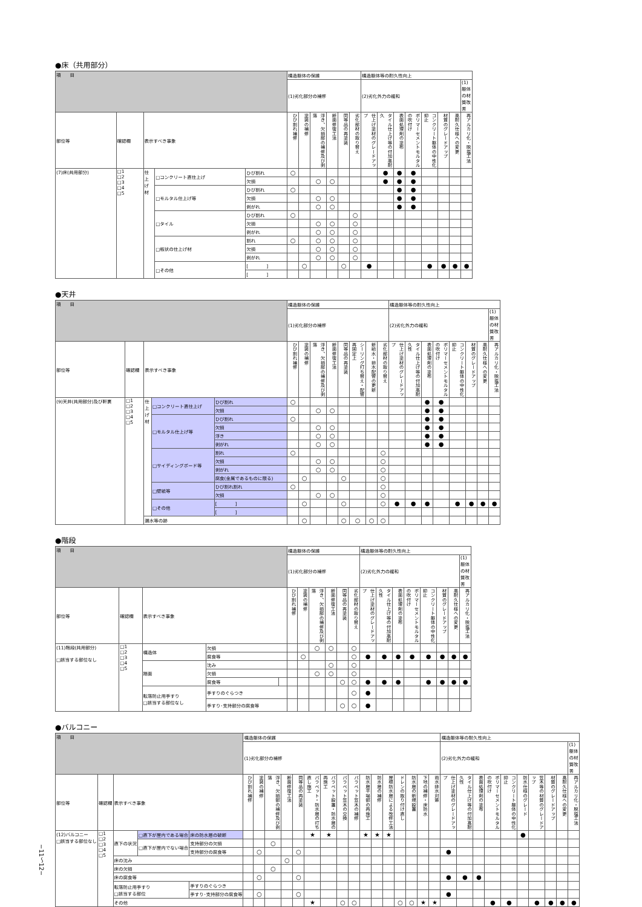●床（共用部分）
| 項 目 | | | | | 構造躯体の保護 | | | | | | 構造躯体等の耐久性向上 | | | | | | | |
| --- | --- | --- | --- | --- | --- | --- | --- | --- | --- | --- | --- | --- | --- | --- | --- | --- | --- | --- |
| | | | | | (1)劣化部分の補修 | | | | | | (2)劣化外力の緩和 | | | | | | | (1) 躯体の材質改善 |
| 部位等 | 確認欄 | 表示すべき事象 | | | ひび割れ補修 | 塗装の補修 | 浮き、欠損部の補修及び剥落 | 断面修復工法 | 同等品の再塗装 | 劣化部材の取り替え | 仕上げ塗材のグレードアップ | タイル仕上げ等の付加高耐久 | 表面処理剤の塗布 | ポリマーセメントモルタルの吹付け | コンクリート躯体の中性化抑止 | 材質のグレードアップ | 高耐久仕様への変更 | 再アルカリ化・脱塩工法 |
| (7)床(共用部分) | □1 □2 □3 □4 □5 | 仕 上 げ 材 | □コンクリート直仕上げ | ひび割れ | ○ | | | | | | | ● | ● | ● | | | | |
| | | | | 欠損 | | | ○ | ○ | | | | ● | ● | ● | | | | |
| | | | □モルタル仕上げ等 | ひび割れ | ○ | | | | | | | | ● | ● | | | | |
| | | | | 欠損 | | | ○ | ○ | | | | | ● | ● | | | | |
| | | | | 剥がれ | | | ○ | ○ | | | | | ● | ● | | | | |
| | | | □タイル | ひび割れ | ○ | | | | | ○ | | | | | | | | |
| | | | | 欠損 | | | ○ | ○ | | ○ | | | | | | | | |
| | | | | 剥がれ | | | ○ | ○ | | ○ | | | | | | | | |
| | | | □板状の仕上げ材 | 割れ | ○ | | ○ | ○ | | ○ | | | | | | | | |
| | | | | 欠損 | | | ○ | ○ | | ○ | | | | | | | | |
| | | | | 剥がれ | | | ○ | ○ | | ○ | | | | | | | | |
| | | | □その他 | [ ] | | ○ | | | ○ | | ● | | | | ● | ● | ● | ● |
| | | | | [ ] | | | | | | | | | | | | | | |
●天井
| 項 目 | | | | | 構造躯体の保護 | | | | | | | | 構造躯体等の耐久性向上 | | | | | | | |
| --- | --- | --- | --- | --- | --- | --- | --- | --- | --- | --- | --- | --- | --- | --- | --- | --- | --- | --- | --- | --- |
| | | | | | (1)劣化部分の補修 | | | | | | | | (2)劣化外力の緩和 | | | | | | | (1) 躯体の材質改善 |
| 部位等 | 確認欄 | 表示すべき事象 | | | ひび割れ補修 | 塗装の補修 | 浮き、欠損部の補修及び剥落 | 断面修復工法 | 同等品の再塗装 | シーリング打ち替え・配管再固定上 | 新給水・排水配管の更新 | 劣化部材の取り替え | 仕上げ塗材のグレードアップ | タイル仕上げ等の付加高耐久性 | 表面処理剤の塗布 | ポリマーセメントモルタルの吹付け | コンクリート躯体の中性化抑止 | 材質のグレードアップ | 高耐久仕様への変更 | 再アルカリ化・脱塩工法 |
| (9)天井(共用部分)及び軒裏 | □1 □2 □3 □4 □5 | 仕 上 げ 材 | □コンクリート直仕上げ | ひび割れ | ○ | | | | | | | | | | ● | ● | | | | |
| | | | | 欠損 | | | ○ | ○ | | | | | | | ● | ● | | | | |
| | | | □モルタル仕上げ等 | ひび割れ | ○ | | | | | | | | | | ● | ● | | | | |
| | | | | 欠損 | | | ○ | ○ | | | | | | | ● | ● | | | | |
| | | | | 浮き | | | ○ | ○ | | | | | | | ● | ● | | | | |
| | | | | 剥がれ | | | ○ | ○ | | | | | | | ● | ● | | | | |
| | | | □サイディングボード等 | 割れ | ○ | | | | | | | ○ | | | | | | | | |
| | | | | 欠損 | | | ○ | ○ | | | | ○ | | | | | | | | |
| | | | | 剥がれ | | | ○ | ○ | | | | ○ | | | | | | | | |
| | | | | 腐食(金属であるものに限る) | | ○ | | | ○ | | | ○ | | | | | | | | |
| | | | □壁紙等 | ひび割れ割れ | ○ | | | | | | | ○ | | | | | | | | |
| | | | | 欠損 | | | ○ | ○ | | | | ○ | | | | | | | | |
| | | | □その他 | [ ] | | ○ | | | ○ | | | ○ | ● | ● | ● | | ● | ● | ● | ● |
| | | | | [ ] | | | | | | | | | | | | | | | | |
| | | 漏水等の跡 | | | | ○ | | | ○ | ○ | ○ | ○ | | | | | | | | |
●階段
| 項 目 | | | | | 構造躯体の保護 | | | | | | 構造躯体等の耐久性向上 | | | | | | | |
| --- | --- | --- | --- | --- | --- | --- | --- | --- | --- | --- | --- | --- | --- | --- | --- | --- | --- | --- |
| | | | | | (1)劣化部分の補修 | | | | | | (2)劣化外力の緩和 | | | | | | | (1) 躯体の材質改善 |
| 部位等 | 確認欄 | 表示すべき事象 | | | ひび割れ補修 | 塗装の補修 | 浮き、欠損部の補修及び剥落 | 断面修復工法 | 同等品の再塗装 | 劣化部材の取り替え | 仕上げ塗材のグレードアップ | タイル仕上げ等の付加高耐久性 | 表面処理剤の塗布 | ポリマーセメントモルタルの吹付け | コンクリート躯体の中性化抑止 | 材質のグレードアップ | 高耐久仕様への変更 | 再アルカリ化・脱塩工法 |
| (11)階段(共用部分) □該当する部位なし | □1 □2 □3 □4 □5 | 構造体 | 欠損 | | | | ○ | ○ | | ○ | | | | | | | | |
| | | | 腐食等 | | | ○ | | | | ○ | ● | ● | ● | ● | ● | ● | ● | ● |
| | | 踏面 | 沈み | | | | | ○ | | ○ | | | | | | | | |
| | | | 欠損 | | | | ○ | ○ | | ○ | | | | | | | | |
| | | | 腐食等 | | | | | | ○ | ○ | ● | ● | ● | | ● | ● | ● | ● |
| | | 転落防止用手すり □該当する部位なし | 手すりのぐらつき | | | | | | | ○ | ● | | | | | | | |
| | | | 手すり･支持部分の腐食等 | | | | | | ○ | ○ | ● | | | | | | | |
●バルコニー
| 項 目 | | | | | 構造躯体の保護 | | | | | | | | | | | | | | | | 構造躯体等の耐久性向上 | | | | | | | | | |
| --- | --- | --- | --- | --- | --- | --- | --- | --- | --- | --- | --- | --- | --- | --- | --- | --- | --- | --- | --- | --- | --- | --- | --- | --- | --- | --- | --- | --- | --- | --- |
| | | | | | (1)劣化部分の補修 | | | | | | | | | | | | | | | | (2)劣化外力の緩和 | | | | | | | | | (1) 躯体の材質改善 |
| 部位等 | 確認欄 | 表示すべき事象 | | | ひび割れ補修 | 塗装の補修 | 浮き、欠損部の補修及び剥落 | 断面修復工法 | 同等品の再塗装 | パラペット・防水層の打ち直し施工 | パラペット設置・防水層の再施工 | パラペット笠木の交換 | パラペット笠木の補修 | 防水層平場部の再施工 | 防水層の補修 | 屋根防水層による改修工法 | ドレンの取り付け直し | 防水層の新規設置 | 下地の補修・床防水 | 雨水排水対策 | 仕上げ塗材のグレードアップ | タイル仕上げ等の付加高耐久性 | 表面処理剤の塗布 | ポリマーセメントモルタルの吹付け | コンクリート躯体の中性化抑止 | 防水仕様のグレード | 笠木等の材質のグレードアップ | 材質のグレードアップ | 高耐久仕様への変更 | 再アルカリ化・脱塩工法 |
| (12)バルコニー □該当する部位なし | □1 □2 □3 □4 □5 | 直下の状況 | □直下が屋内である場合 | 床の防水層の破断 | | | | | | ★ | ★ | | | ★ | ★ | ★ | | | | | | | | | | ● | | | | |
| | | | □直下が屋内でない場合 | 支持部分の欠損 | | | ○ | | | | | | | | | | | | | | | | | | | | | | | |
| | | | | 支持部分の腐食等 | | ○ | | | ○ | | | | | | | | | | | | ● | | | | | | | | | |
| | | 床の沈み | | | | | | ○ | | | | | | | | | | | | | | | | | | | | | | |
| | | 床の欠損 | | | | | ○ | | | | | | | | | | | | | | | | | | | | | | | |
| | | 床の腐食等 | | | | ○ | | | ○ | | | | | | | | | | | | ● | ● | ● | | | | | | | |
| | | 転落防止用手すり □該当する部位 | | 手すりのぐらつき | | | | | | | | | | | | | | | | | | | | | | | | | | |
| | | | | 手すり･支持部分の腐食等 | | ○ | | | ○ | | | | | | | | | | | | ● | | | | | | | | | |
| | | その他 | | | | | | | | ★ | | ○ | ○ | | | | ○ | ○ | ★ | ★ | | | | ● | ● | | ● | ● | ● | ● |
−11〜12−